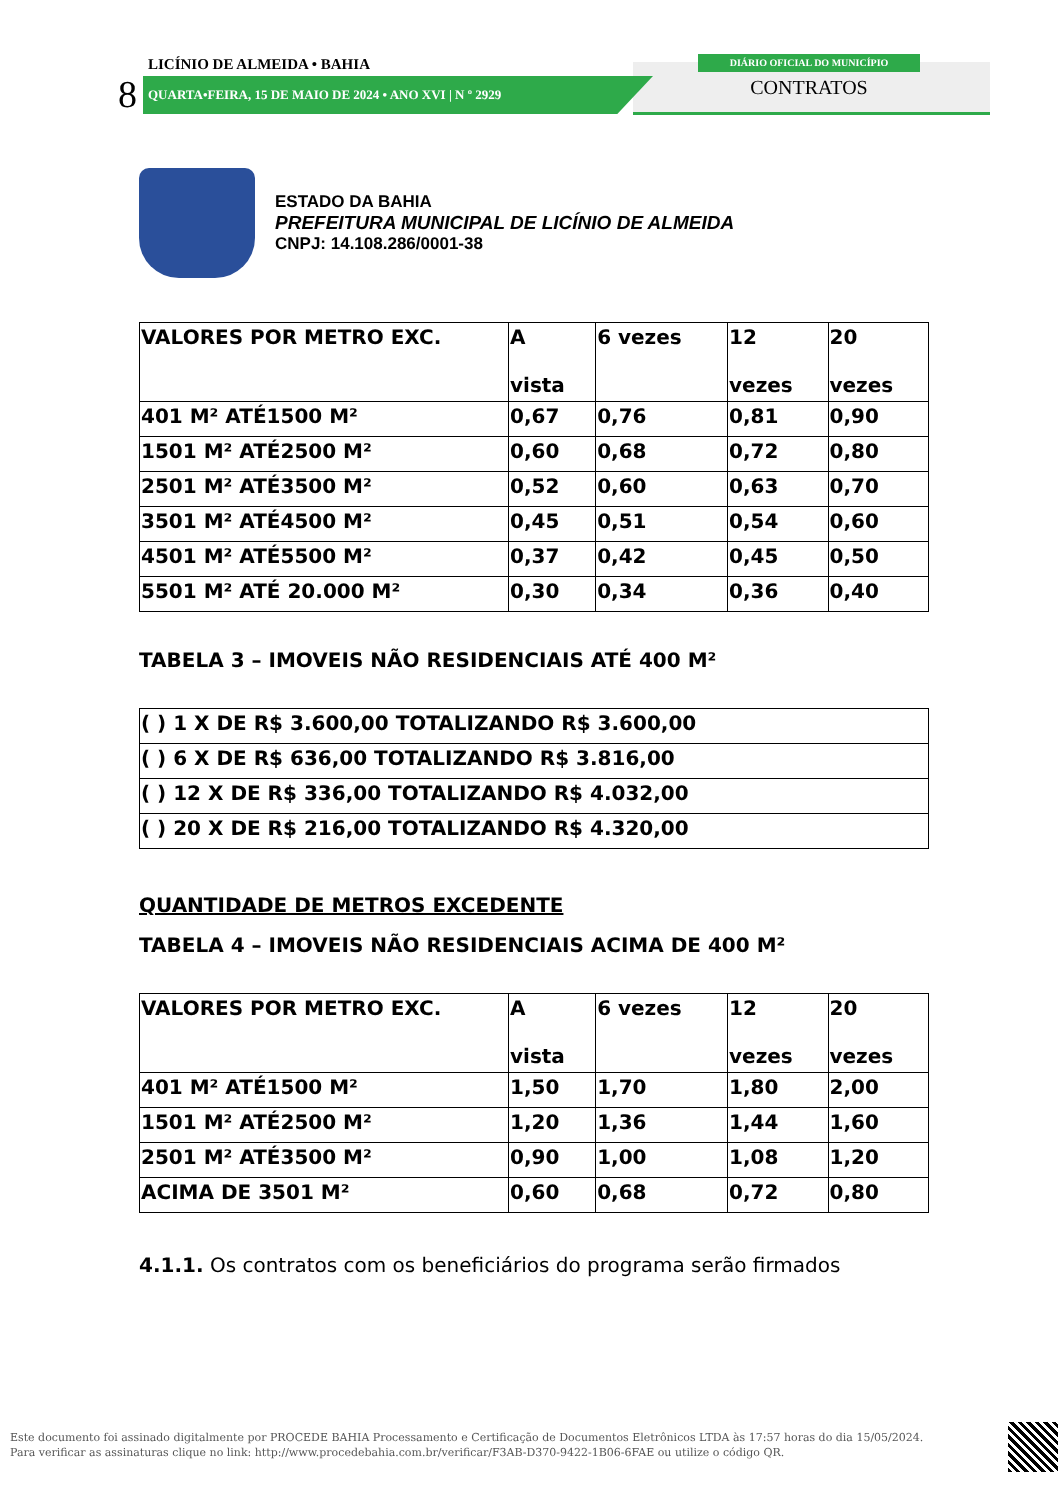LICÍNIO DE ALMEIDA • BAHIA
8 QUARTA•FEIRA, 15 DE MAIO DE 2024 • ANO XVI | N º 2929
DIÁRIO OFICIAL DO MUNICÍPIO
CONTRATOS
ESTADO DA BAHIA
PREFEITURA MUNICIPAL DE LICÍNIO DE ALMEIDA
CNPJ: 14.108.286/0001-38
| VALORES POR METRO EXC. | A vista | 6 vezes | 12 vezes | 20 vezes |
| 401 M² ATÉ1500 M² | 0,67 | 0,76 | 0,81 | 0,90 |
| 1501 M² ATÉ2500 M² | 0,60 | 0,68 | 0,72 | 0,80 |
| 2501 M² ATÉ3500 M² | 0,52 | 0,60 | 0,63 | 0,70 |
| 3501 M² ATÉ4500 M² | 0,45 | 0,51 | 0,54 | 0,60 |
| 4501 M² ATÉ5500 M² | 0,37 | 0,42 | 0,45 | 0,50 |
| 5501 M² ATÉ 20.000 M² | 0,30 | 0,34 | 0,36 | 0,40 |
TABELA 3 – IMOVEIS NÃO RESIDENCIAIS ATÉ 400 M²
| ( ) 1 X DE R$ 3.600,00 TOTALIZANDO R$ 3.600,00 |
| ( ) 6 X DE R$ 636,00 TOTALIZANDO R$ 3.816,00 |
| ( ) 12 X DE R$ 336,00 TOTALIZANDO R$ 4.032,00 |
| ( ) 20 X DE R$ 216,00 TOTALIZANDO R$ 4.320,00 |
QUANTIDADE DE METROS EXCEDENTE
TABELA 4 – IMOVEIS NÃO RESIDENCIAIS ACIMA DE 400 M²
| VALORES POR METRO EXC. | A vista | 6 vezes | 12 vezes | 20 vezes |
| 401 M² ATÉ1500 M² | 1,50 | 1,70 | 1,80 | 2,00 |
| 1501 M² ATÉ2500 M² | 1,20 | 1,36 | 1,44 | 1,60 |
| 2501 M² ATÉ3500 M² | 0,90 | 1,00 | 1,08 | 1,20 |
| ACIMA DE 3501 M² | 0,60 | 0,68 | 0,72 | 0,80 |
4.1.1. Os contratos com os beneficiários do programa serão firmados
Este documento foi assinado digitalmente por PROCEDE BAHIA Processamento e Certificação de Documentos Eletrônicos LTDA às 17:57 horas do dia 15/05/2024.
Para verificar as assinaturas clique no link: http://www.procedebahia.com.br/verificar/F3AB-D370-9422-1B06-6FAE ou utilize o código QR.